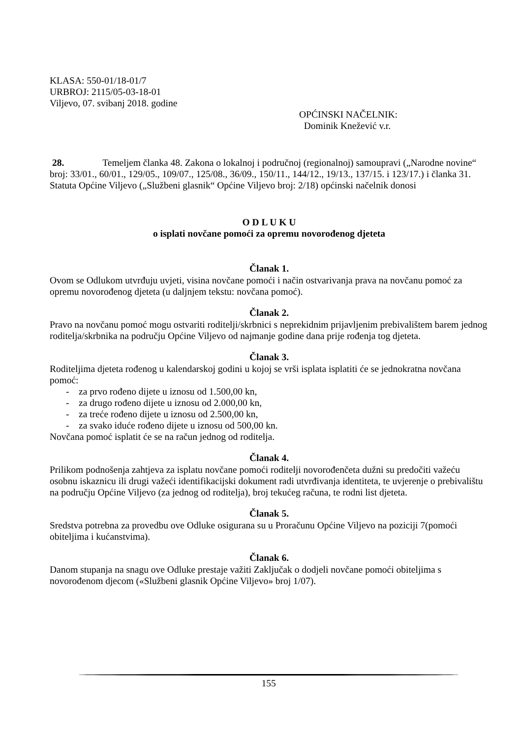KLASA: 550-01/18-01/7
URBROJ: 2115/05-03-18-01
Viljevo, 07. svibanj 2018. godine
OPĆINSKI NAČELNIK:
Dominik Knežević v.r.
28. Temeljem članka 48. Zakona o lokalnoj i područnoj (regionalnoj) samoupravi („Narodne novine“ broj: 33/01., 60/01., 129/05., 109/07., 125/08., 36/09., 150/11., 144/12., 19/13., 137/15. i 123/17.) i članka 31. Statuta Općine Viljevo („Službeni glasnik“ Općine Viljevo broj: 2/18) općinski načelnik donosi
O D L U K U
o isplati novčane pomoći za opremu novorođenog djeteta
Članak 1.
Ovom se Odlukom utvrđuju uvjeti, visina novčane pomoći i način ostvarivanja prava na novčanu pomoć za opremu novorođenog djeteta (u daljnjem tekstu: novčana pomoć).
Članak 2.
Pravo na novčanu pomoć mogu ostvariti roditelji/skrbnici s neprekidnim prijavljenim prebivalištem barem jednog roditelja/skrbnika na području Općine Viljevo od najmanje godine dana prije rođenja tog djeteta.
Članak 3.
Roditeljima djeteta rođenog u kalendarskoj godini u kojoj se vrši isplata isplatiti će se jednokratna novčana pomoć:
- za prvo rođeno dijete u iznosu od 1.500,00 kn,
- za drugo rođeno dijete u iznosu od 2.000,00 kn,
- za treće rođeno dijete u iznosu od 2.500,00 kn,
- za svako iduće rođeno dijete u iznosu od 500,00 kn.
Novčana pomoć isplatit će se na račun jednog od roditelja.
Članak 4.
Prilikom podnošenja zahtjeva za isplatu novčane pomoći roditelji novorođenčeta dužni su predočiti važeću osobnu iskaznicu ili drugi važeći identifikacijski dokument radi utvrđivanja identiteta, te uvjerenje o prebivalištu na području Općine Viljevo (za jednog od roditelja), broj tekućeg računa, te rodni list djeteta.
Članak 5.
Sredstva potrebna za provedbu ove Odluke osigurana su u Proračunu Općine Viljevo na poziciji 7(pomoći obiteljima i kućanstvima).
Članak 6.
Danom stupanja na snagu ove Odluke prestaje važiti Zaključak o dodjeli novčane pomoći obiteljima s novorođenom djecom («Službeni glasnik Općine Viljevo» broj 1/07).
155